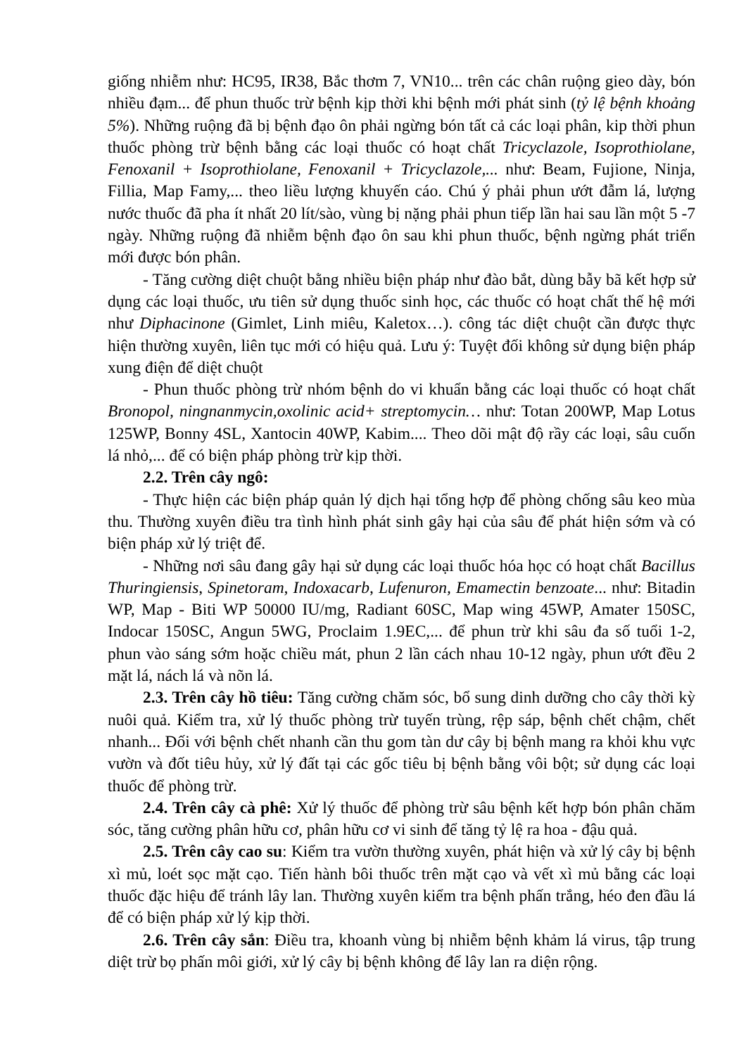giống nhiễm như: HC95, IR38, Bắc thơm 7, VN10... trên các chân ruộng gieo dày, bón nhiều đạm... để phun thuốc trừ bệnh kịp thời khi bệnh mới phát sinh (tỷ lệ bệnh khoảng 5%). Những ruộng đã bị bệnh đạo ôn phải ngừng bón tất cả các loại phân, kip thời phun thuốc phòng trừ bệnh bằng các loại thuốc có hoạt chất Tricyclazole, Isoprothiolane, Fenoxanil + Isoprothiolane, Fenoxanil + Tricyclazole,... như: Beam, Fujione, Ninja, Fillia, Map Famy,... theo liều lượng khuyến cáo. Chú ý phải phun ướt đẫm lá, lượng nước thuốc đã pha ít nhất 20 lít/sào, vùng bị nặng phải phun tiếp lần hai sau lần một 5 -7 ngày. Những ruộng đã nhiễm bệnh đạo ôn sau khi phun thuốc, bệnh ngừng phát triển mới được bón phân.
- Tăng cường diệt chuột bằng nhiều biện pháp như đào bắt, dùng bẫy bã kết hợp sử dụng các loại thuốc, ưu tiên sử dụng thuốc sinh học, các thuốc có hoạt chất thế hệ mới như Diphacinone (Gimlet, Linh miêu, Kaletox…). công tác diệt chuột cần được thực hiện thường xuyên, liên tục mới có hiệu quả. Lưu ý: Tuyệt đối không sử dụng biện pháp xung điện để diệt chuột
- Phun thuốc phòng trừ nhóm bệnh do vi khuẩn bằng các loại thuốc có hoạt chất Bronopol, ningnanmycin,oxolinic acid+ streptomycin… như: Totan 200WP, Map Lotus 125WP, Bonny 4SL, Xantocin 40WP, Kabim.... Theo dõi mật độ rầy các loại, sâu cuốn lá nhỏ,... để có biện pháp phòng trừ kịp thời.
2.2. Trên cây ngô:
- Thực hiện các biện pháp quản lý dịch hại tổng hợp để phòng chống sâu keo mùa thu. Thường xuyên điều tra tình hình phát sinh gây hại của sâu để phát hiện sớm và có biện pháp xử lý triệt để.
- Những nơi sâu đang gây hại sử dụng các loại thuốc hóa học có hoạt chất Bacillus Thuringiensis, Spinetoram, Indoxacarb, Lufenuron, Emamectin benzoate... như: Bitadin WP, Map - Biti WP 50000 IU/mg, Radiant 60SC, Map wing 45WP, Amater 150SC, Indocar 150SC, Angun 5WG, Proclaim 1.9EC,... để phun trừ khi sâu đa số tuổi 1-2, phun vào sáng sớm hoặc chiều mát, phun 2 lần cách nhau 10-12 ngày, phun ướt đều 2 mặt lá, nách lá và nõn lá.
2.3. Trên cây hồ tiêu: Tăng cường chăm sóc, bổ sung dinh dưỡng cho cây thời kỳ nuôi quả. Kiểm tra, xử lý thuốc phòng trừ tuyến trùng, rệp sáp, bệnh chết chậm, chết nhanh... Đối với bệnh chết nhanh cần thu gom tàn dư cây bị bệnh mang ra khỏi khu vực vườn và đốt tiêu hủy, xử lý đất tại các gốc tiêu bị bệnh bằng vôi bột; sử dụng các loại thuốc để phòng trừ.
2.4. Trên cây cà phê: Xử lý thuốc để phòng trừ sâu bệnh kết hợp bón phân chăm sóc, tăng cường phân hữu cơ, phân hữu cơ vi sinh để tăng tỷ lệ ra hoa - đậu quả.
2.5. Trên cây cao su: Kiểm tra vườn thường xuyên, phát hiện và xử lý cây bị bệnh xì mủ, loét sọc mặt cạo. Tiến hành bôi thuốc trên mặt cạo và vết xì mủ bằng các loại thuốc đặc hiệu để tránh lây lan. Thường xuyên kiểm tra bệnh phấn trắng, héo đen đầu lá để có biện pháp xử lý kịp thời.
2.6. Trên cây sắn: Điều tra, khoanh vùng bị nhiễm bệnh khảm lá virus, tập trung diệt trừ bọ phấn môi giới, xử lý cây bị bệnh không để lây lan ra diện rộng.